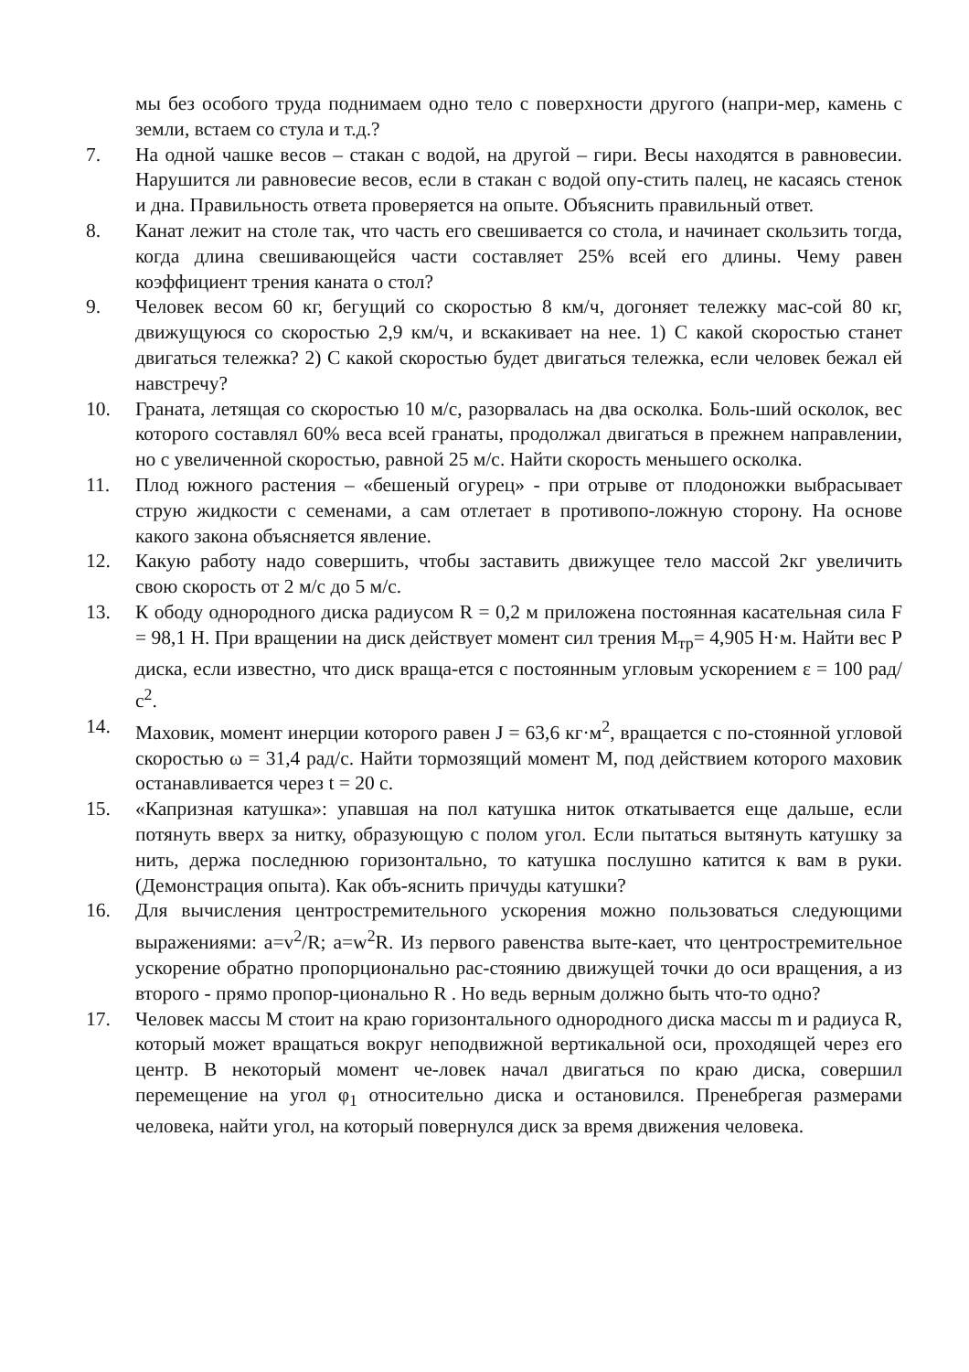мы без особого труда поднимаем одно тело с поверхности другого (напри-мер, камень с земли, встаем со стула и т.д.?
7. На одной чашке весов – стакан с водой, на другой – гири. Весы находятся в равновесии. Нарушится ли равновесие весов, если в стакан с водой опу-стить палец, не касаясь стенок и дна. Правильность ответа проверяется на опыте. Объяснить правильный ответ.
8. Канат лежит на столе так, что часть его свешивается со стола, и начинает скользить тогда, когда длина свешивающейся части составляет 25% всей его длины. Чему равен коэффициент трения каната о стол?
9. Человек весом 60 кг, бегущий со скоростью 8 км/ч, догоняет тележку мас-сой 80 кг, движущуюся со скоростью 2,9 км/ч, и вскакивает на нее. 1) С какой скоростью станет двигаться тележка? 2) С какой скоростью будет двигаться тележка, если человек бежал ей навстречу?
10. Граната, летящая со скоростью 10 м/с, разорвалась на два осколка. Боль-ший осколок, вес которого составлял 60% веса всей гранаты, продолжал двигаться в прежнем направлении, но с увеличенной скоростью, равной 25 м/с. Найти скорость меньшего осколка.
11. Плод южного растения – «бешеный огурец» - при отрыве от плодоножки выбрасывает струю жидкости с семенами, а сам отлетает в противопо-ложную сторону. На основе какого закона объясняется явление.
12. Какую работу надо совершить, чтобы заставить движущее тело массой 2кг увеличить свою скорость от 2 м/с до 5 м/с.
13. К ободу однородного диска радиусом R = 0,2 м приложена постоянная касательная сила F = 98,1 Н. При вращении на диск действует момент сил трения М<sub>тр</sub>= 4,905 Н·м. Найти вес Р диска, если известно, что диск враща-ется с постоянным угловым ускорением ε = 100 рад/с<sup>2</sup>.
14. Маховик, момент инерции которого равен J = 63,6 кг·м<sup>2</sup>, вращается с по-стоянной угловой скоростью ω = 31,4 рад/с. Найти тормозящий момент М, под действием которого маховик останавливается через t = 20 с.
15. «Капризная катушка»: упавшая на пол катушка ниток откатывается еще дальше, если потянуть вверх за нитку, образующую с полом угол. Если пытаться вытянуть катушку за нить, держа последнюю горизонтально, то катушка послушно катится к вам в руки. (Демонстрация опыта). Как объ-яснить причуды катушки?
16. Для вычисления центростремительного ускорения можно пользоваться следующими выражениями: a=v<sup>2</sup>/R; a=w<sup>2</sup>R. Из первого равенства выте-кает, что центростремительное ускорение обратно пропорционально рас-стоянию движущей точки до оси вращения, а из второго - прямо пропор-ционально R . Но ведь верным должно быть что-то одно?
17. Человек массы М стоит на краю горизонтального однородного диска массы m и радиуса R, который может вращаться вокруг неподвижной вертикальной оси, проходящей через его центр. В некоторый момент че-ловек начал двигаться по краю диска, совершил перемещение на угол φ<sub>1</sub> относительно диска и остановился. Пренебрегая размерами человека, найти угол, на который повернулся диск за время движения человека.